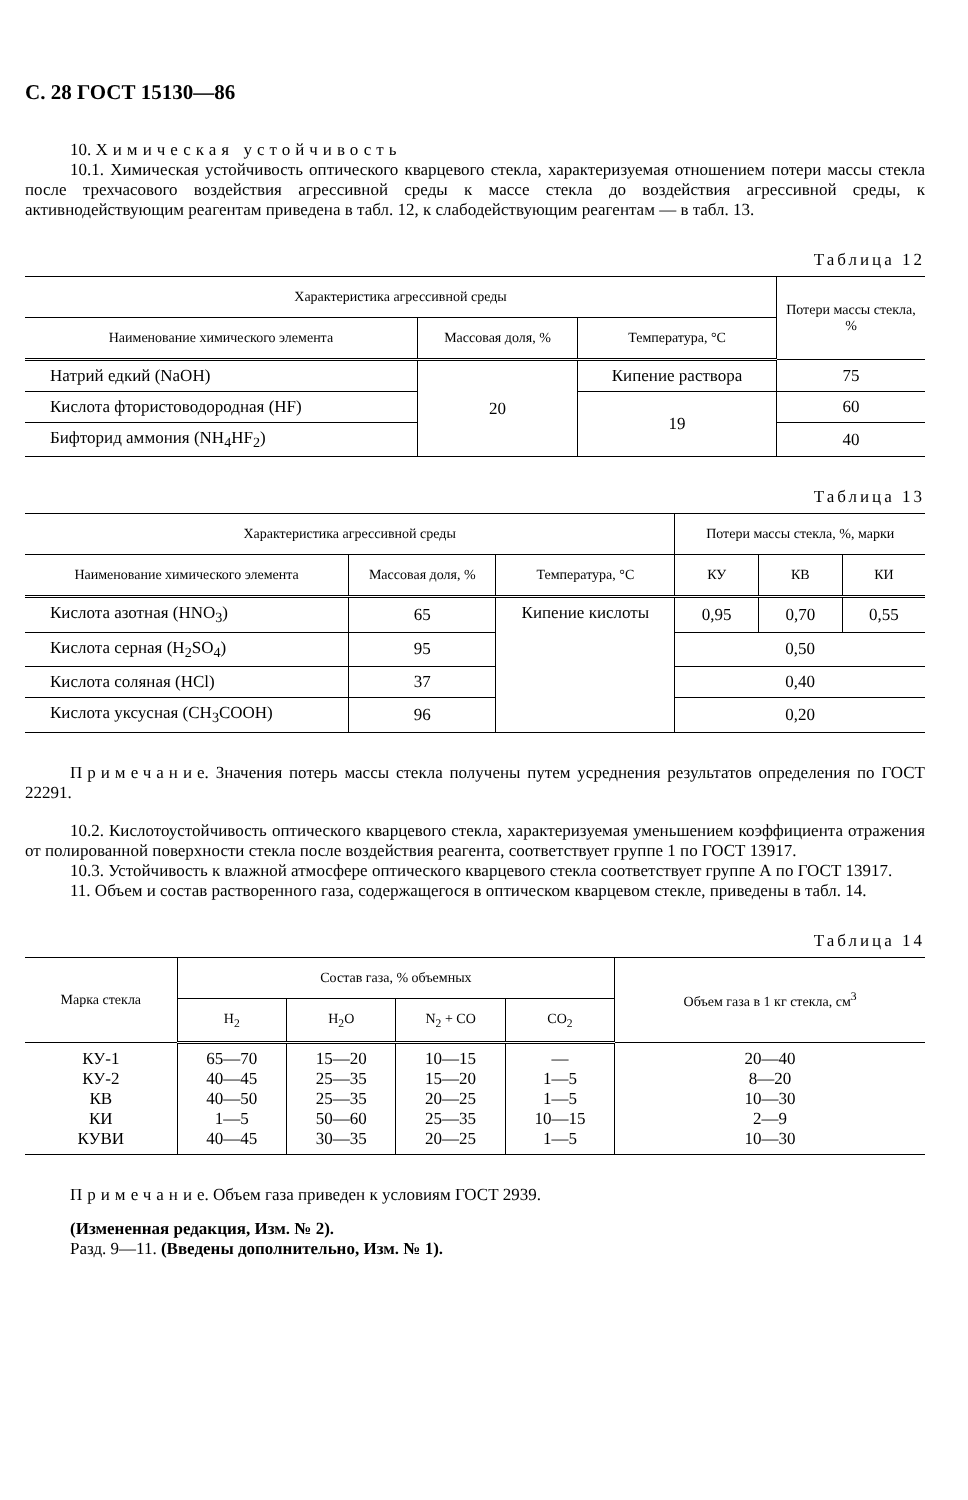С. 28 ГОСТ 15130—86
10. Химическая устойчивость
10.1. Химическая устойчивость оптического кварцевого стекла, характеризуемая отношением потери массы стекла после трехчасового воздействия агрессивной среды к массе стекла до воздействия агрессивной среды, к активнодействующим реагентам приведена в табл. 12, к слабодействующим реагентам — в табл. 13.
Таблица 12
| Характеристика агрессивной среды | | | Потери массы стекла, % |
| --- | --- | --- | --- |
| Наименование химического элемента | Массовая доля, % | Температура, °С | |
| Натрий едкий (NaOH) | 20 | Кипение раствора | 75 |
| Кислота фтористоводородная (HF) | | 19 | 60 |
| Бифторид аммония (NH<sub>4</sub>HF<sub>2</sub>) | | | 40 |
Таблица 13
| Характеристика агрессивной среды | | | Потери массы стекла, %, марки | | |
| --- | --- | --- | --- | --- | --- |
| Наименование химического элемента | Массовая доля, % | Температура, °С | КУ | КВ | КИ |
| Кислота азотная (HNO<sub>3</sub>) | 65 | Кипение кислоты | 0,95 | 0,70 | 0,55 |
| Кислота серная (H<sub>2</sub>SO<sub>4</sub>) | 95 | | 0,50 | | |
| Кислота соляная (HCl) | 37 | | 0,40 | | |
| Кислота уксусная (CH<sub>3</sub>COOH) | 96 | | 0,20 | | |
Примечание. Значения потерь массы стекла получены путем усреднения результатов определения по ГОСТ 22291.
10.2. Кислотоустойчивость оптического кварцевого стекла, характеризуемая уменьшением коэффициента отражения от полированной поверхности стекла после воздействия реагента, соответствует группе 1 по ГОСТ 13917.
10.3. Устойчивость к влажной атмосфере оптического кварцевого стекла соответствует группе А по ГОСТ 13917.
11. Объем и состав растворенного газа, содержащегося в оптическом кварцевом стекле, приведены в табл. 14.
Таблица 14
| Марка стекла | Состав газа, % объемных | | | | Объем газа в 1 кг стекла, см<sup>3</sup> |
| --- | --- | --- | --- | --- | --- |
| | H<sub>2</sub> | H<sub>2</sub>O | N<sub>2</sub> + CO | CO<sub>2</sub> | |
| КУ-1 КУ-2 КВ КИ КУВИ | 65—70 40—45 40—50 1—5 40—45 | 15—20 25—35 25—35 50—60 30—35 | 10—15 15—20 20—25 25—35 20—25 | — 1—5 1—5 10—15 1—5 | 20—40 8—20 10—30 2—9 10—30 |
Примечание. Объем газа приведен к условиям ГОСТ 2939.
(Измененная редакция, Изм. № 2).
Разд. 9—11. (Введены дополнительно, Изм. № 1).